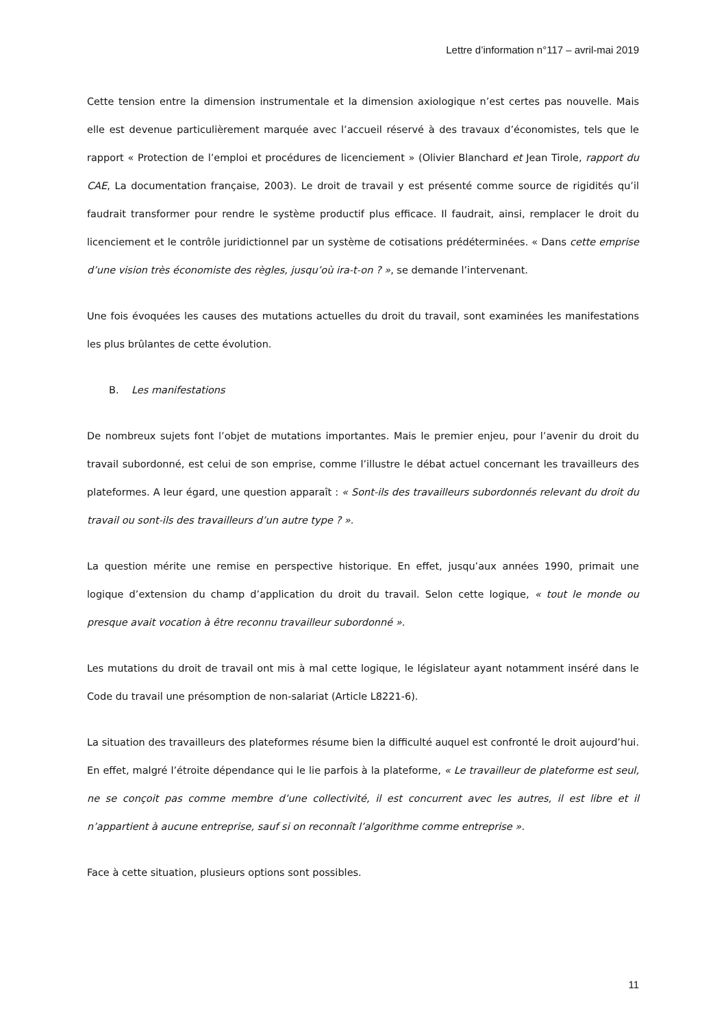Lettre d’information n°117 – avril-mai 2019
Cette tension entre la dimension instrumentale et la dimension axiologique n’est certes pas nouvelle. Mais elle est devenue particulièrement marquée avec l’accueil réservé à des travaux d’économistes, tels que le rapport « Protection de l’emploi et procédures de licenciement » (Olivier Blanchard et Jean Tirole, rapport du CAE, La documentation française, 2003). Le droit de travail y est présenté comme source de rigidités qu’il faudrait transformer pour rendre le système productif plus efficace. Il faudrait, ainsi, remplacer le droit du licenciement et le contrôle juridictionnel par un système de cotisations prédéterminées. « Dans cette emprise d’une vision très économiste des règles, jusqu’où ira-t-on ? », se demande l’intervenant.
Une fois évoquées les causes des mutations actuelles du droit du travail, sont examinées les manifestations les plus brûlantes de cette évolution.
B. Les manifestations
De nombreux sujets font l’objet de mutations importantes. Mais le premier enjeu, pour l’avenir du droit du travail subordonné, est celui de son emprise, comme l’illustre le débat actuel concernant les travailleurs des plateformes. A leur égard, une question apparaît : « Sont-ils des travailleurs subordonnés relevant du droit du travail ou sont-ils des travailleurs d’un autre type ? ».
La question mérite une remise en perspective historique. En effet, jusqu’aux années 1990, primait une logique d’extension du champ d’application du droit du travail. Selon cette logique, « tout le monde ou presque avait vocation à être reconnu travailleur subordonné ».
Les mutations du droit de travail ont mis à mal cette logique, le législateur ayant notamment inséré dans le Code du travail une présomption de non-salariat (Article L8221-6).
La situation des travailleurs des plateformes résume bien la difficulté auquel est confronté le droit aujourd’hui. En effet, malgré l’étroite dépendance qui le lie parfois à la plateforme, « Le travailleur de plateforme est seul, ne se conçoit pas comme membre d’une collectivité, il est concurrent avec les autres, il est libre et il n’appartient à aucune entreprise, sauf si on reconnaît l’algorithme comme entreprise ».
Face à cette situation, plusieurs options sont possibles.
11